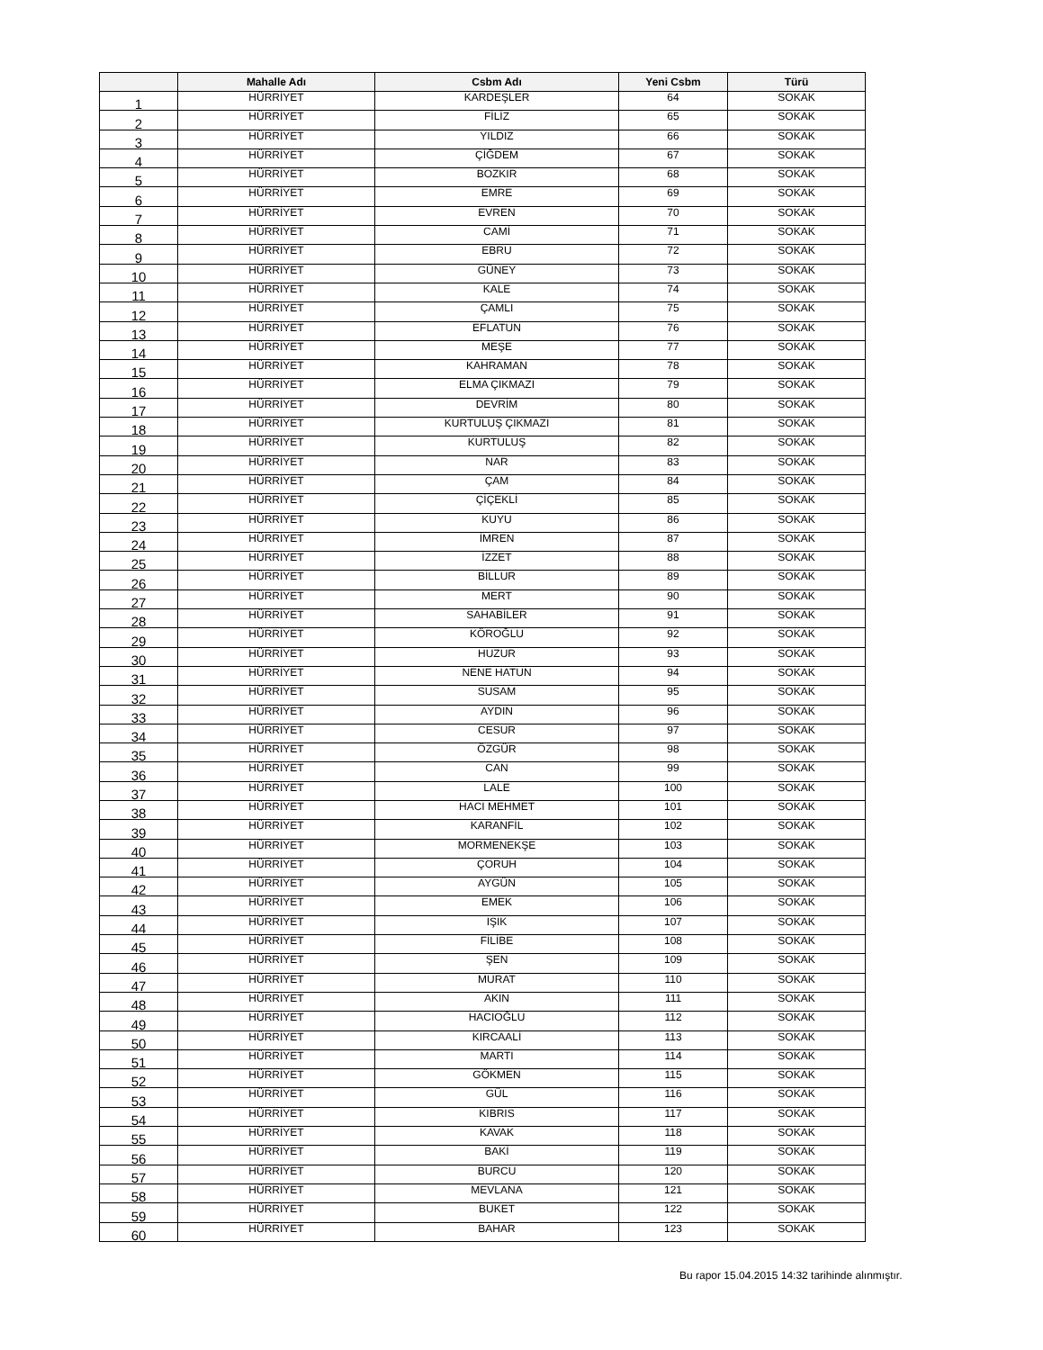| | Mahalle Adı | Csbm Adı | Yeni Csbm | Türü |
| --- | --- | --- | --- | --- |
| 1 | HÜRRİYET | KARDEŞLER | 64 | SOKAK |
| 2 | HÜRRİYET | FİLİZ | 65 | SOKAK |
| 3 | HÜRRİYET | YILDIZ | 66 | SOKAK |
| 4 | HÜRRİYET | ÇİĞDEM | 67 | SOKAK |
| 5 | HÜRRİYET | BOZKIR | 68 | SOKAK |
| 6 | HÜRRİYET | EMRE | 69 | SOKAK |
| 7 | HÜRRİYET | EVREN | 70 | SOKAK |
| 8 | HÜRRİYET | CAMİ | 71 | SOKAK |
| 9 | HÜRRİYET | EBRU | 72 | SOKAK |
| 10 | HÜRRİYET | GÜNEY | 73 | SOKAK |
| 11 | HÜRRİYET | KALE | 74 | SOKAK |
| 12 | HÜRRİYET | ÇAMLI | 75 | SOKAK |
| 13 | HÜRRİYET | EFLATUN | 76 | SOKAK |
| 14 | HÜRRİYET | MEŞE | 77 | SOKAK |
| 15 | HÜRRİYET | KAHRAMAN | 78 | SOKAK |
| 16 | HÜRRİYET | ELMA ÇIKMAZI | 79 | SOKAK |
| 17 | HÜRRİYET | DEVRİM | 80 | SOKAK |
| 18 | HÜRRİYET | KURTULUŞ ÇIKMAZI | 81 | SOKAK |
| 19 | HÜRRİYET | KURTULUŞ | 82 | SOKAK |
| 20 | HÜRRİYET | NAR | 83 | SOKAK |
| 21 | HÜRRİYET | ÇAM | 84 | SOKAK |
| 22 | HÜRRİYET | ÇİÇEKLİ | 85 | SOKAK |
| 23 | HÜRRİYET | KUYU | 86 | SOKAK |
| 24 | HÜRRİYET | İMREN | 87 | SOKAK |
| 25 | HÜRRİYET | İZZET | 88 | SOKAK |
| 26 | HÜRRİYET | BİLLUR | 89 | SOKAK |
| 27 | HÜRRİYET | MERT | 90 | SOKAK |
| 28 | HÜRRİYET | SAHABİLER | 91 | SOKAK |
| 29 | HÜRRİYET | KÖROĞLU | 92 | SOKAK |
| 30 | HÜRRİYET | HUZUR | 93 | SOKAK |
| 31 | HÜRRİYET | NENE HATUN | 94 | SOKAK |
| 32 | HÜRRİYET | SUSAM | 95 | SOKAK |
| 33 | HÜRRİYET | AYDIN | 96 | SOKAK |
| 34 | HÜRRİYET | CESUR | 97 | SOKAK |
| 35 | HÜRRİYET | ÖZGÜR | 98 | SOKAK |
| 36 | HÜRRİYET | CAN | 99 | SOKAK |
| 37 | HÜRRİYET | LALE | 100 | SOKAK |
| 38 | HÜRRİYET | HACI MEHMET | 101 | SOKAK |
| 39 | HÜRRİYET | KARANFİL | 102 | SOKAK |
| 40 | HÜRRİYET | MORMENEKŞE | 103 | SOKAK |
| 41 | HÜRRİYET | ÇORUH | 104 | SOKAK |
| 42 | HÜRRİYET | AYGÜN | 105 | SOKAK |
| 43 | HÜRRİYET | EMEK | 106 | SOKAK |
| 44 | HÜRRİYET | IŞIK | 107 | SOKAK |
| 45 | HÜRRİYET | FİLİBE | 108 | SOKAK |
| 46 | HÜRRİYET | ŞEN | 109 | SOKAK |
| 47 | HÜRRİYET | MURAT | 110 | SOKAK |
| 48 | HÜRRİYET | AKIN | 111 | SOKAK |
| 49 | HÜRRİYET | HACIOĞLU | 112 | SOKAK |
| 50 | HÜRRİYET | KIRCAALİ | 113 | SOKAK |
| 51 | HÜRRİYET | MARTI | 114 | SOKAK |
| 52 | HÜRRİYET | GÖKMEN | 115 | SOKAK |
| 53 | HÜRRİYET | GÜL | 116 | SOKAK |
| 54 | HÜRRİYET | KIBRIS | 117 | SOKAK |
| 55 | HÜRRİYET | KAVAK | 118 | SOKAK |
| 56 | HÜRRİYET | BAKİ | 119 | SOKAK |
| 57 | HÜRRİYET | BURCU | 120 | SOKAK |
| 58 | HÜRRİYET | MEVLANA | 121 | SOKAK |
| 59 | HÜRRİYET | BUKET | 122 | SOKAK |
| 60 | HÜRRİYET | BAHAR | 123 | SOKAK |
Bu rapor 15.04.2015 14:32 tarihinde alınmıştır.